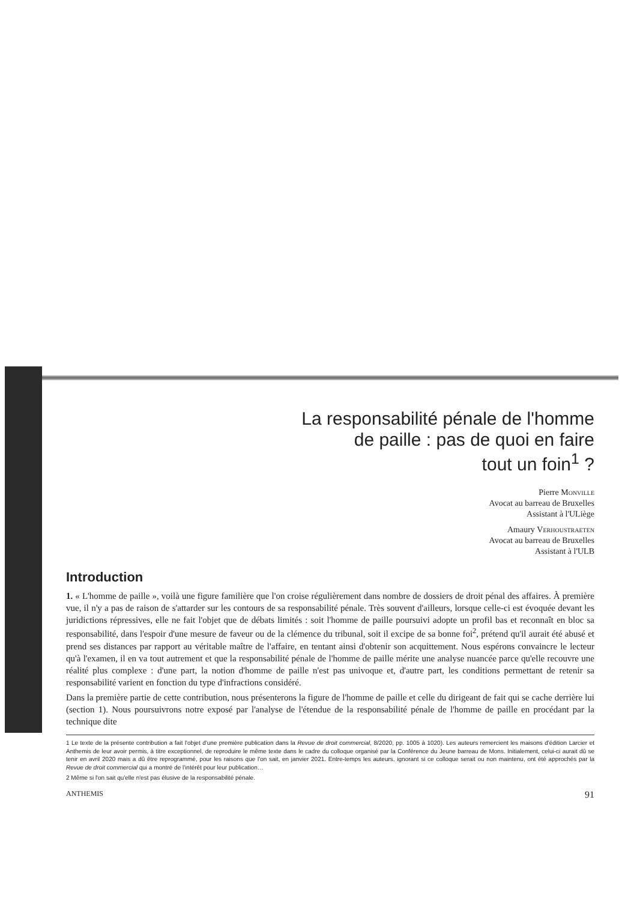La responsabilité pénale de l'homme
de paille : pas de quoi en faire
tout un foin<sup>1</sup> ?
Pierre Monville
Avocat au barreau de Bruxelles
Assistant à l'ULiège
Amaury Verhoustraeten
Avocat au barreau de Bruxelles
Assistant à l'ULB
Introduction
1. « L'homme de paille », voilà une figure familière que l'on croise régulièrement dans nombre de dossiers de droit pénal des affaires. À première vue, il n'y a pas de raison de s'attarder sur les contours de sa responsabilité pénale. Très souvent d'ailleurs, lorsque celle-ci est évoquée devant les juridictions répressives, elle ne fait l'objet que de débats limités : soit l'homme de paille poursuivi adopte un profil bas et reconnaît en bloc sa responsabilité, dans l'espoir d'une mesure de faveur ou de la clémence du tribunal, soit il excipe de sa bonne foi<sup>2</sup>, prétend qu'il aurait été abusé et prend ses distances par rapport au véritable maître de l'affaire, en tentant ainsi d'obtenir son acquittement. Nous espérons convaincre le lecteur qu'à l'examen, il en va tout autrement et que la responsabilité pénale de l'homme de paille mérite une analyse nuancée parce qu'elle recouvre une réalité plus complexe : d'une part, la notion d'homme de paille n'est pas univoque et, d'autre part, les conditions permettant de retenir sa responsabilité varient en fonction du type d'infractions considéré.
Dans la première partie de cette contribution, nous présenterons la figure de l'homme de paille et celle du dirigeant de fait qui se cache derrière lui (section 1). Nous poursuivrons notre exposé par l'analyse de l'étendue de la responsabilité pénale de l'homme de paille en procédant par la technique dite
1 Le texte de la présente contribution a fait l'objet d'une première publication dans la Revue de droit commercial, 8/2020, pp. 1005 à 1020). Les auteurs remercient les maisons d'édition Larcier et Anthemis de leur avoir permis, à titre exceptionnel, de reproduire le même texte dans le cadre du colloque organisé par la Conférence du Jeune barreau de Mons. Initialement, celui-ci aurait dû se tenir en avril 2020 mais a dû être reprogrammé, pour les raisons que l'on sait, en janvier 2021. Entre-temps les auteurs, ignorant si ce colloque serait ou non maintenu, ont été approchés par la Revue de droit commercial qui a montré de l'intérêt pour leur publication…
2 Même si l'on sait qu'elle n'est pas élusive de la responsabilité pénale.
ANTHEMIS 91